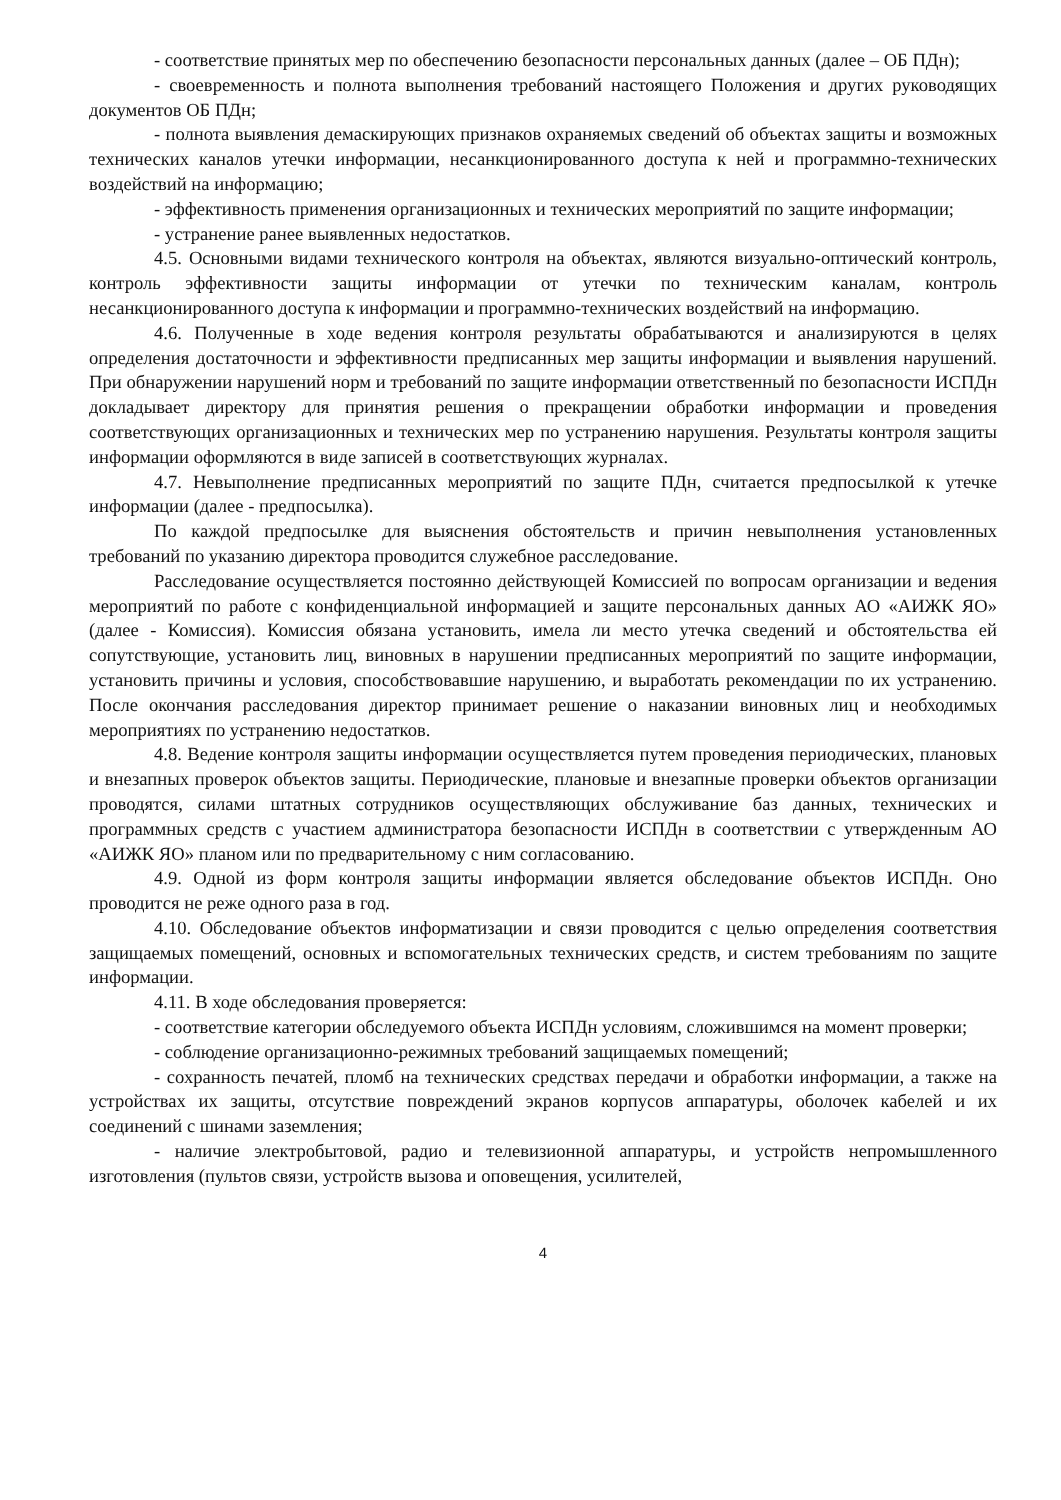- соответствие принятых мер по обеспечению безопасности персональных данных (далее – ОБ ПДн);
- своевременность и полнота выполнения требований настоящего Положения и других руководящих документов ОБ ПДн;
- полнота выявления демаскирующих признаков охраняемых сведений об объектах защиты и возможных технических каналов утечки информации, несанкционированного доступа к ней и программно-технических воздействий на информацию;
- эффективность применения организационных и технических мероприятий по защите информации;
- устранение ранее выявленных недостатков.
4.5. Основными видами технического контроля на объектах, являются визуально-оптический контроль, контроль эффективности защиты информации от утечки по техническим каналам, контроль несанкционированного доступа к информации и программно-технических воздействий на информацию.
4.6. Полученные в ходе ведения контроля результаты обрабатываются и анализируются в целях определения достаточности и эффективности предписанных мер защиты информации и выявления нарушений. При обнаружении нарушений норм и требований по защите информации ответственный по безопасности ИСПДн докладывает директору для принятия решения о прекращении обработки информации и проведения соответствующих организационных и технических мер по устранению нарушения. Результаты контроля защиты информации оформляются в виде записей в соответствующих журналах.
4.7. Невыполнение предписанных мероприятий по защите ПДн, считается предпосылкой к утечке информации (далее - предпосылка).
По каждой предпосылке для выяснения обстоятельств и причин невыполнения установленных требований по указанию директора проводится служебное расследование.
Расследование осуществляется постоянно действующей Комиссией по вопросам организации и ведения мероприятий по работе с конфиденциальной информацией и защите персональных данных АО «АИЖК ЯО» (далее - Комиссия). Комиссия обязана установить, имела ли место утечка сведений и обстоятельства ей сопутствующие, установить лиц, виновных в нарушении предписанных мероприятий по защите информации, установить причины и условия, способствовавшие нарушению, и выработать рекомендации по их устранению. После окончания расследования директор принимает решение о наказании виновных лиц и необходимых мероприятиях по устранению недостатков.
4.8. Ведение контроля защиты информации осуществляется путем проведения периодических, плановых и внезапных проверок объектов защиты. Периодические, плановые и внезапные проверки объектов организации проводятся, силами штатных сотрудников осуществляющих обслуживание баз данных, технических и программных средств с участием администратора безопасности ИСПДн в соответствии с утвержденным АО «АИЖК ЯО» планом или по предварительному с ним согласованию.
4.9. Одной из форм контроля защиты информации является обследование объектов ИСПДн. Оно проводится не реже одного раза в год.
4.10. Обследование объектов информатизации и связи проводится с целью определения соответствия защищаемых помещений, основных и вспомогательных технических средств, и систем требованиям по защите информации.
4.11. В ходе обследования проверяется:
- соответствие категории обследуемого объекта ИСПДн условиям, сложившимся на момент проверки;
- соблюдение организационно-режимных требований защищаемых помещений;
- сохранность печатей, пломб на технических средствах передачи и обработки информации, а также на устройствах их защиты, отсутствие повреждений экранов корпусов аппаратуры, оболочек кабелей и их соединений с шинами заземления;
- наличие электробытовой, радио и телевизионной аппаратуры, и устройств непромышленного изготовления (пультов связи, устройств вызова и оповещения, усилителей,
4